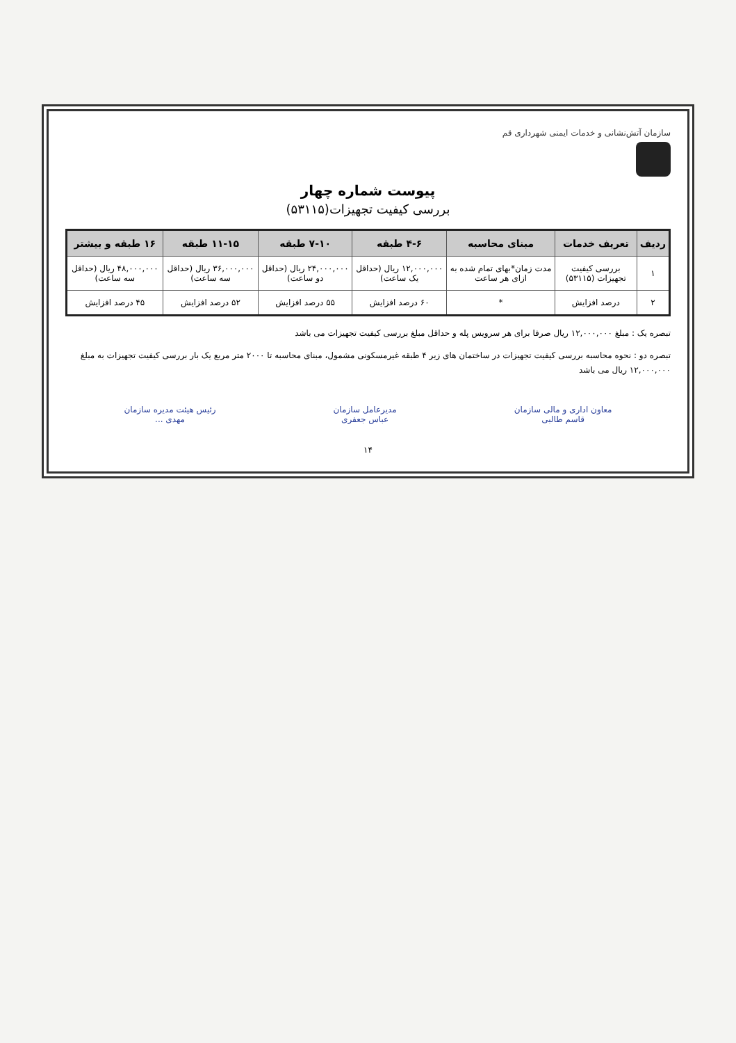سازمان آتش‌نشانی و خدمات ایمنی شهرداری قم
پیوست شماره چهار
بررسی کیفیت تجهیزات(۵۳۱۱۵)
| ردیف | تعریف خدمات | مبنای محاسبه | ۴-۶ طبقه | ۷-۱۰ طبقه | ۱۱-۱۵ طبقه | ۱۶ طبقه و بیشتر |
| --- | --- | --- | --- | --- | --- | --- |
| ۱ | بررسی کیفیت تجهیزات (۵۳۱۱۵) | مدت زمان*بهای تمام شده به ازای هر ساعت | ۱۲,۰۰۰,۰۰۰ ریال (حداقل یک ساعت) | ۲۴,۰۰۰,۰۰۰ ریال (حداقل دو ساعت) | ۳۶,۰۰۰,۰۰۰ ریال (حداقل سه ساعت) | ۴۸,۰۰۰,۰۰۰ ریال (حداقل سه ساعت) |
| ۲ | درصد افزایش | * | ۶۰ درصد افزایش | ۵۵ درصد افزایش | ۵۲ درصد افزایش | ۴۵ درصد افزایش |
تبصره یک : مبلغ ۱۲,۰۰۰,۰۰۰ ریال صرفا برای هر سرویس پله و حداقل مبلغ بررسی کیفیت تجهیزات می باشد
تبصره دو : نحوه محاسبه بررسی کیفیت تجهیزات در ساختمان های زیر ۴ طبقه غیرمسکونی مشمول، مبنای محاسبه تا ۲۰۰۰ متر مربع یک بار بررسی کیفیت تجهیزات به مبلغ ۱۲,۰۰۰,۰۰۰ ریال می باشد
معاون اداری و مالی سازمان
قاسم طالبی
مدیرعامل سازمان
عباس جعفری
رئیس هیئت مدیره سازمان
مهدی ...
۱۴